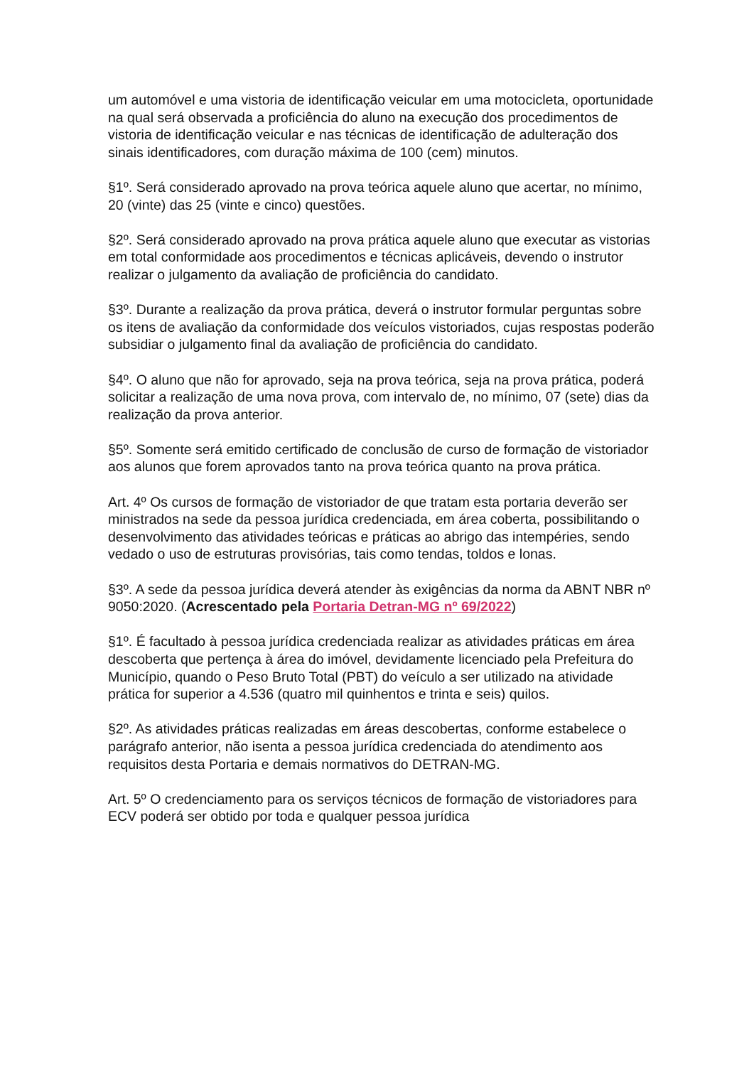um automóvel e uma vistoria de identificação veicular em uma motocicleta, oportunidade na qual será observada a proficiência do aluno na execução dos procedimentos de vistoria de identificação veicular e nas técnicas de identificação de adulteração dos sinais identificadores, com duração máxima de 100 (cem) minutos.
§1º. Será considerado aprovado na prova teórica aquele aluno que acertar, no mínimo, 20 (vinte) das 25 (vinte e cinco) questões.
§2º. Será considerado aprovado na prova prática aquele aluno que executar as vistorias em total conformidade aos procedimentos e técnicas aplicáveis, devendo o instrutor realizar o julgamento da avaliação de proficiência do candidato.
§3º. Durante a realização da prova prática, deverá o instrutor formular perguntas sobre os itens de avaliação da conformidade dos veículos vistoriados, cujas respostas poderão subsidiar o julgamento final da avaliação de proficiência do candidato.
§4º. O aluno que não for aprovado, seja na prova teórica, seja na prova prática, poderá solicitar a realização de uma nova prova, com intervalo de, no mínimo, 07 (sete) dias da realização da prova anterior.
§5º. Somente será emitido certificado de conclusão de curso de formação de vistoriador aos alunos que forem aprovados tanto na prova teórica quanto na prova prática.
Art. 4º Os cursos de formação de vistoriador de que tratam esta portaria deverão ser ministrados na sede da pessoa jurídica credenciada, em área coberta, possibilitando o desenvolvimento das atividades teóricas e práticas ao abrigo das intempéries, sendo vedado o uso de estruturas provisórias, tais como tendas, toldos e lonas.
§3º. A sede da pessoa jurídica deverá atender às exigências da norma da ABNT NBR nº 9050:2020. (Acrescentado pela Portaria Detran-MG nº 69/2022)
§1º. É facultado à pessoa jurídica credenciada realizar as atividades práticas em área descoberta que pertença à área do imóvel, devidamente licenciado pela Prefeitura do Município, quando o Peso Bruto Total (PBT) do veículo a ser utilizado na atividade prática for superior a 4.536 (quatro mil quinhentos e trinta e seis) quilos.
§2º. As atividades práticas realizadas em áreas descobertas, conforme estabelece o parágrafo anterior, não isenta a pessoa jurídica credenciada do atendimento aos requisitos desta Portaria e demais normativos do DETRAN-MG.
Art. 5º O credenciamento para os serviços técnicos de formação de vistoriadores para ECV poderá ser obtido por toda e qualquer pessoa jurídica